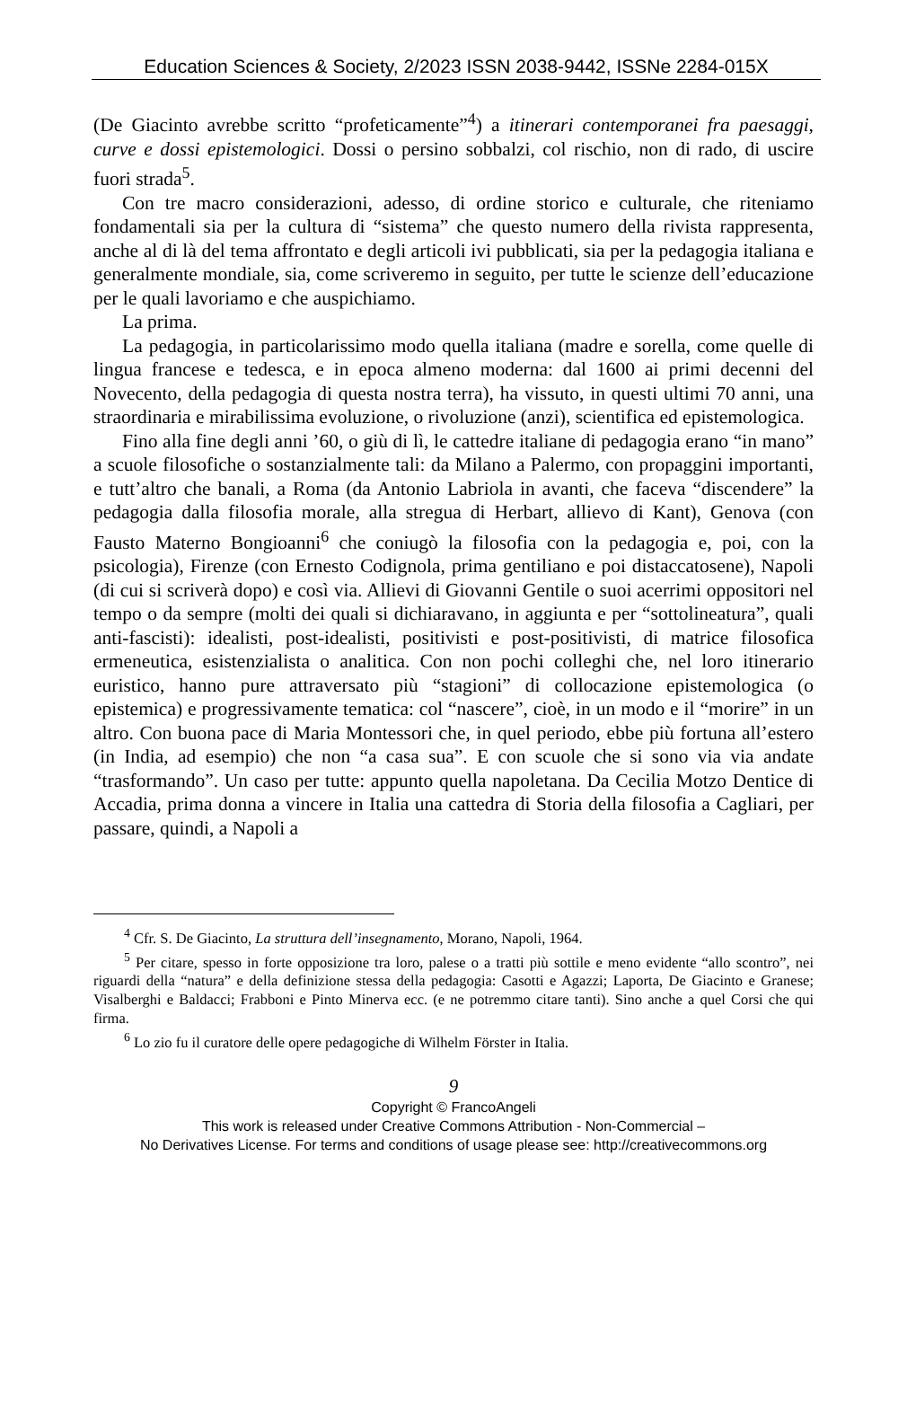Education Sciences & Society, 2/2023 ISSN 2038-9442, ISSNe 2284-015X
(De Giacinto avrebbe scritto “profeticamente”<sup>4</sup>) a itinerari contemporanei fra paesaggi, curve e dossi epistemologici. Dossi o persino sobbalzi, col rischio, non di rado, di uscire fuori strada<sup>5</sup>.
Con tre macro considerazioni, adesso, di ordine storico e culturale, che riteniamo fondamentali sia per la cultura di “sistema” che questo numero della rivista rappresenta, anche al di là del tema affrontato e degli articoli ivi pubblicati, sia per la pedagogia italiana e generalmente mondiale, sia, come scriveremo in seguito, per tutte le scienze dell’educazione per le quali lavoriamo e che auspichiamo.
La prima.
La pedagogia, in particolarissimo modo quella italiana (madre e sorella, come quelle di lingua francese e tedesca, e in epoca almeno moderna: dal 1600 ai primi decenni del Novecento, della pedagogia di questa nostra terra), ha vissuto, in questi ultimi 70 anni, una straordinaria e mirabilissima evoluzione, o rivoluzione (anzi), scientifica ed epistemologica.
Fino alla fine degli anni ’60, o giù di lì, le cattedre italiane di pedagogia erano “in mano” a scuole filosofiche o sostanzialmente tali: da Milano a Palermo, con propaggini importanti, e tutt’altro che banali, a Roma (da Antonio Labriola in avanti, che faceva “discendere” la pedagogia dalla filosofia morale, alla stregua di Herbart, allievo di Kant), Genova (con Fausto Materno Bongioanni<sup>6</sup> che coniugò la filosofia con la pedagogia e, poi, con la psicologia), Firenze (con Ernesto Codignola, prima gentiliano e poi distaccatosene), Napoli (di cui si scriverà dopo) e così via. Allievi di Giovanni Gentile o suoi acerrimi oppositori nel tempo o da sempre (molti dei quali si dichiaravano, in aggiunta e per “sottolineatura”, quali anti-fascisti): idealisti, post-idealisti, positivisti e post-positivisti, di matrice filosofica ermeneutica, esistenzialista o analitica. Con non pochi colleghi che, nel loro itinerario euristico, hanno pure attraversato più “stagioni” di collocazione epistemologica (o epistemica) e progressivamente tematica: col “nascere”, cioè, in un modo e il “morire” in un altro. Con buona pace di Maria Montessori che, in quel periodo, ebbe più fortuna all’estero (in India, ad esempio) che non “a casa sua”. E con scuole che si sono via via andate “trasformando”. Un caso per tutte: appunto quella napoletana. Da Cecilia Motzo Dentice di Accadia, prima donna a vincere in Italia una cattedra di Storia della filosofia a Cagliari, per passare, quindi, a Napoli a
<sup>4</sup> Cfr. S. De Giacinto, La struttura dell’insegnamento, Morano, Napoli, 1964.
<sup>5</sup> Per citare, spesso in forte opposizione tra loro, palese o a tratti più sottile e meno evidente “allo scontro”, nei riguardi della “natura” e della definizione stessa della pedagogia: Casotti e Agazzi; Laporta, De Giacinto e Granese; Visalberghi e Baldacci; Frabboni e Pinto Minerva ecc. (e ne potremmo citare tanti). Sino anche a quel Corsi che qui firma.
<sup>6</sup> Lo zio fu il curatore delle opere pedagogiche di Wilhelm Förster in Italia.
9
Copyright © FrancoAngeli
This work is released under Creative Commons Attribution - Non-Commercial –
No Derivatives License. For terms and conditions of usage please see: http://creativecommons.org